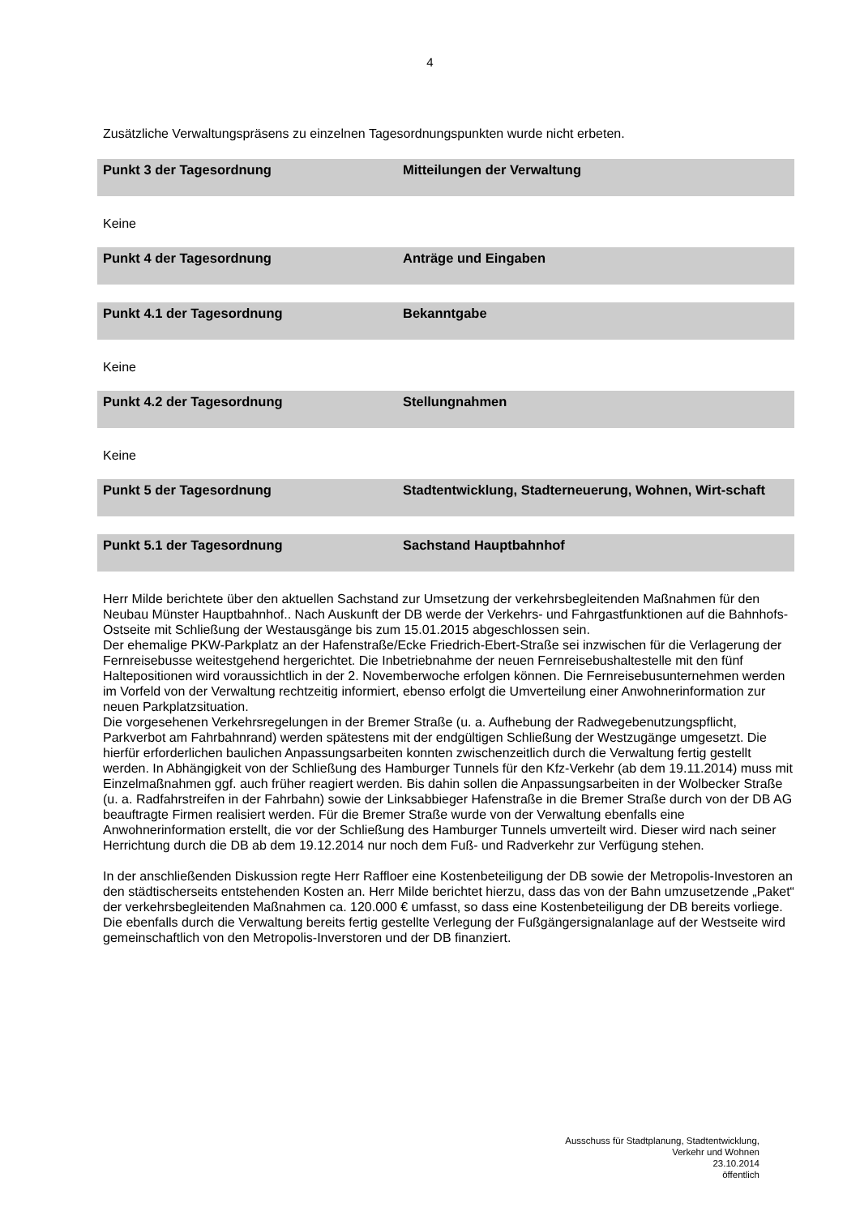4
Zusätzliche Verwaltungspräsens zu einzelnen Tagesordnungspunkten wurde nicht erbeten.
Punkt 3 der Tagesordnung Mitteilungen der Verwaltung
Keine
Punkt 4 der Tagesordnung Anträge und Eingaben
Punkt 4.1 der Tagesordnung Bekanntgabe
Keine
Punkt 4.2 der Tagesordnung Stellungnahmen
Keine
Punkt 5 der Tagesordnung Stadtentwicklung, Stadterneuerung, Wohnen, Wirt-schaft
Punkt 5.1 der Tagesordnung Sachstand Hauptbahnhof
Herr Milde berichtete über den aktuellen Sachstand zur Umsetzung der verkehrsbegleitenden Maßnahmen für den Neubau Münster Hauptbahnhof.. Nach Auskunft der DB werde der Verkehrs- und Fahrgastfunktionen auf die Bahnhofs-Ostseite mit Schließung der Westausgänge bis zum 15.01.2015 abgeschlossen sein.
Der ehemalige PKW-Parkplatz an der Hafenstraße/Ecke Friedrich-Ebert-Straße sei inzwischen für die Verlagerung der Fernreisebusse weitestgehend hergerichtet. Die Inbetriebnahme der neuen Fernreisebushaltestelle mit den fünf Haltepositionen wird voraussichtlich in der 2. Novemberwoche erfolgen können. Die Fernreisebusunternehmen werden im Vorfeld von der Verwaltung rechtzeitig informiert, ebenso erfolgt die Umverteilung einer Anwohnerinformation zur neuen Parkplatzsituation.
Die vorgesehenen Verkehrsregelungen in der Bremer Straße (u. a. Aufhebung der Radwegebenutzungspflicht, Parkverbot am Fahrbahnrand) werden spätestens mit der endgültigen Schließung der Westzugänge umgesetzt. Die hierfür erforderlichen baulichen Anpassungsarbeiten konnten zwischenzeitlich durch die Verwaltung fertig gestellt werden. In Abhängigkeit von der Schließung des Hamburger Tunnels für den Kfz-Verkehr (ab dem 19.11.2014) muss mit Einzelmaßnahmen ggf. auch früher reagiert werden. Bis dahin sollen die Anpassungsarbeiten in der Wolbecker Straße (u. a. Radfahrstreifen in der Fahrbahn) sowie der Linksabbieger Hafenstraße in die Bremer Straße durch von der DB AG beauftragte Firmen realisiert werden. Für die Bremer Straße wurde von der Verwaltung ebenfalls eine Anwohnerinformation erstellt, die vor der Schließung des Hamburger Tunnels umverteilt wird. Dieser wird nach seiner Herrichtung durch die DB ab dem 19.12.2014 nur noch dem Fuß- und Radverkehr zur Verfügung stehen.
In der anschließenden Diskussion regte Herr Raffloer eine Kostenbeteiligung der DB sowie der Metropolis-Investoren an den städtischerseits entstehenden Kosten an. Herr Milde berichtet hierzu, dass das von der Bahn umzusetzende „Paket“ der verkehrsbegleitenden Maßnahmen ca. 120.000 € umfasst, so dass eine Kostenbeteiligung der DB bereits vorliege. Die ebenfalls durch die Verwaltung bereits fertig gestellte Verlegung der Fußgängersignalanlage auf der Westseite wird gemeinschaftlich von den Metropolis-Inverstoren und der DB finanziert.
Ausschuss für Stadtplanung, Stadtentwicklung,
Verkehr und Wohnen
23.10.2014
öffentlich